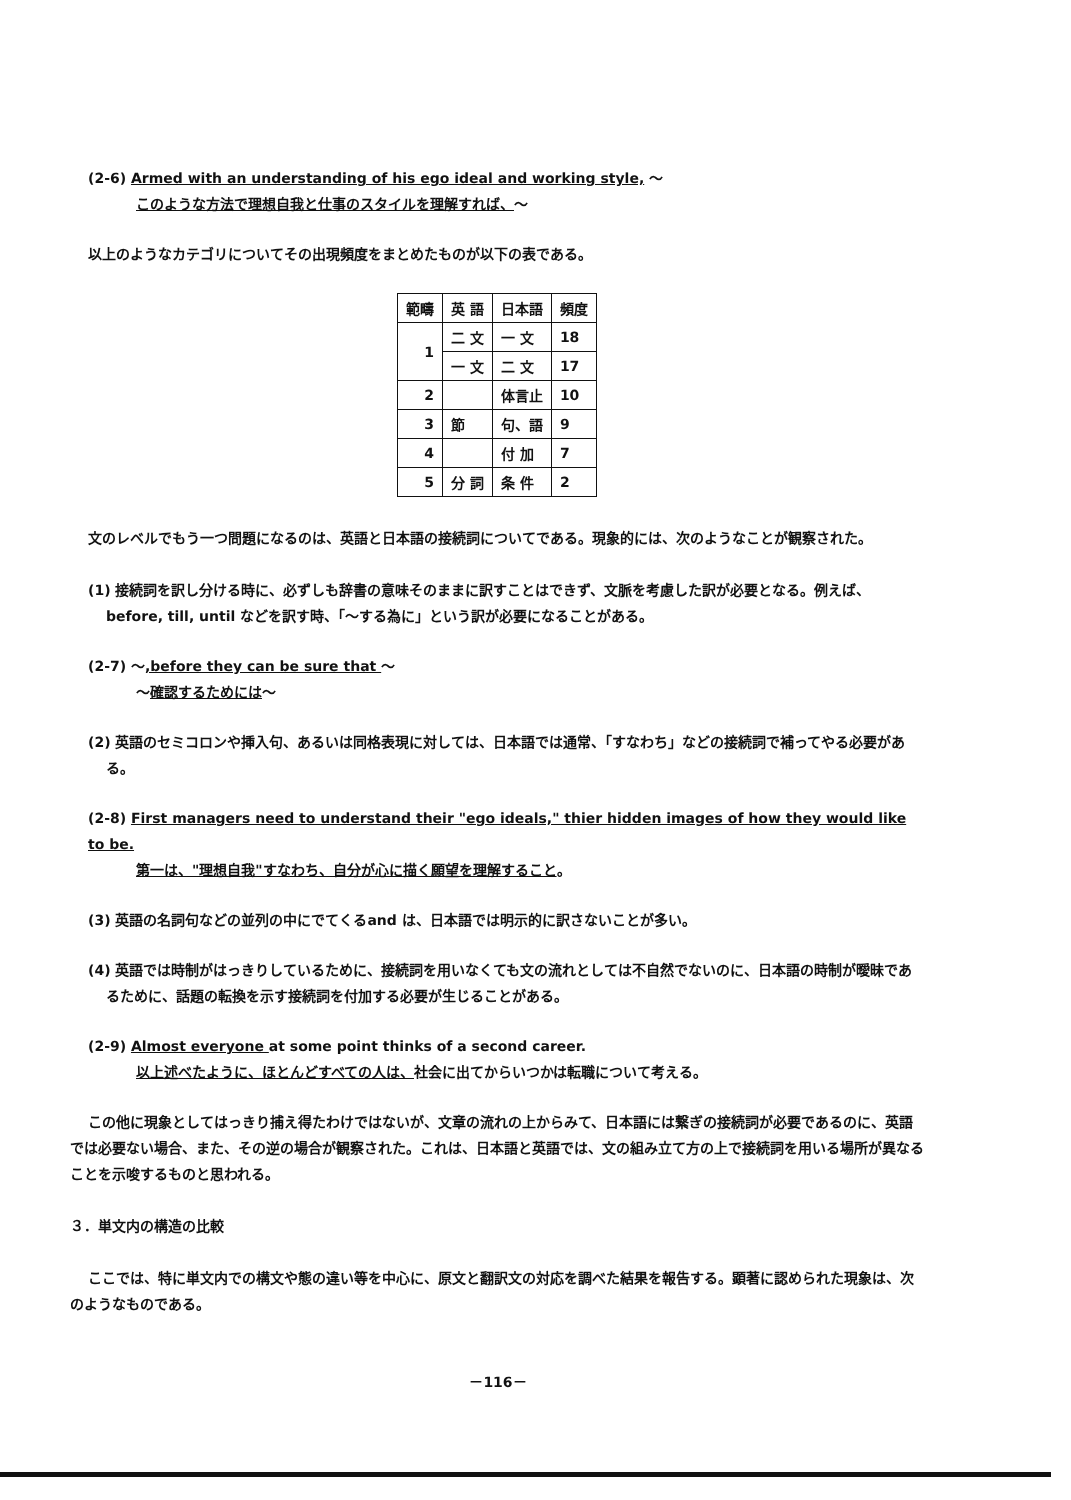(2-6) Armed with an understanding of his ego ideal and working style, ～
このような方法で理想自我と仕事のスタイルを理解すれば、～
以上のようなカテゴリについてその出現頻度をまとめたものが以下の表である。
| 範疇 | 英 語 | 日本語 | 頻度 |
| --- | --- | --- | --- |
| 1 | 二 文 | 一 文 | 18 |
| | 一 文 | 二 文 | 17 |
| 2 | | 体言止 | 10 |
| 3 | 節 | 句、語 | 9 |
| 4 | | 付 加 | 7 |
| 5 | 分 詞 | 条 件 | 2 |
文のレベルでもう一つ問題になるのは、英語と日本語の接続詞についてである。現象的には、次のようなことが観察された。
(1) 接続詞を訳し分ける時に、必ずしも辞書の意味そのままに訳すことはできず、文脈を考慮した訳が必要となる。例えば、before, till, until などを訳す時、「～する為に」という訳が必要になることがある。
(2-7) ～,before they can be sure that ～
～確認するためには～
(2) 英語のセミコロンや挿入句、あるいは同格表現に対しては、日本語では通常、「すなわち」などの接続詞で補ってやる必要がある。
(2-8) First managers need to understand their "ego ideals," thier hidden images of how they would like to be.
第一は、"理想自我"すなわち、自分が心に描く願望を理解すること。
(3) 英語の名詞句などの並列の中にでてくるand は、日本語では明示的に訳さないことが多い。
(4) 英語では時制がはっきりしているために、接続詞を用いなくても文の流れとしては不自然でないのに、日本語の時制が曖昧であるために、話題の転換を示す接続詞を付加する必要が生じることがある。
(2-9) Almost everyone at some point thinks of a second career.
以上述べたように、ほとんどすべての人は、社会に出てからいつかは転職について考える。
この他に現象としてはっきり捕え得たわけではないが、文章の流れの上からみて、日本語には繋ぎの接続詞が必要であるのに、英語では必要ない場合、また、その逆の場合が観察された。これは、日本語と英語では、文の組み立て方の上で接続詞を用いる場所が異なることを示唆するものと思われる。
３．単文内の構造の比較
ここでは、特に単文内での構文や態の違い等を中心に、原文と翻訳文の対応を調べた結果を報告する。顕著に認められた現象は、次のようなものである。
－116－